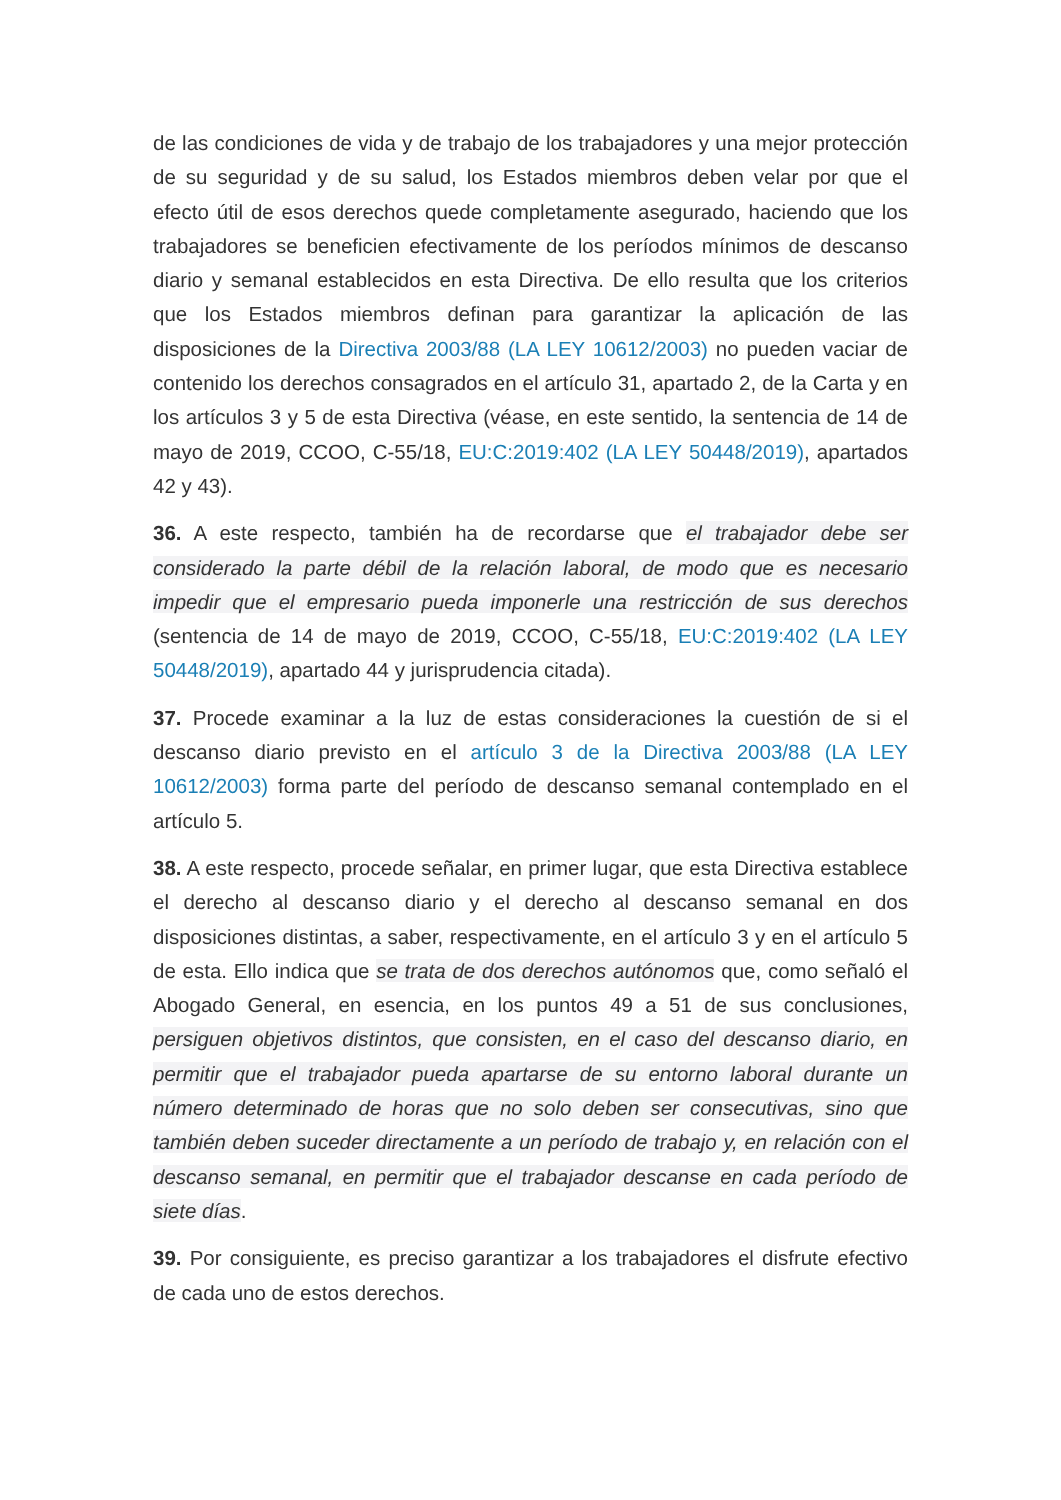de las condiciones de vida y de trabajo de los trabajadores y una mejor protección de su seguridad y de su salud, los Estados miembros deben velar por que el efecto útil de esos derechos quede completamente asegurado, haciendo que los trabajadores se beneficien efectivamente de los períodos mínimos de descanso diario y semanal establecidos en esta Directiva. De ello resulta que los criterios que los Estados miembros definan para garantizar la aplicación de las disposiciones de la Directiva 2003/88 (LA LEY 10612/2003) no pueden vaciar de contenido los derechos consagrados en el artículo 31, apartado 2, de la Carta y en los artículos 3 y 5 de esta Directiva (véase, en este sentido, la sentencia de 14 de mayo de 2019, CCOO, C-55/18, EU:C:2019:402 (LA LEY 50448/2019), apartados 42 y 43).
36. A este respecto, también ha de recordarse que el trabajador debe ser considerado la parte débil de la relación laboral, de modo que es necesario impedir que el empresario pueda imponerle una restricción de sus derechos (sentencia de 14 de mayo de 2019, CCOO, C-55/18, EU:C:2019:402 (LA LEY 50448/2019), apartado 44 y jurisprudencia citada).
37. Procede examinar a la luz de estas consideraciones la cuestión de si el descanso diario previsto en el artículo 3 de la Directiva 2003/88 (LA LEY 10612/2003) forma parte del período de descanso semanal contemplado en el artículo 5.
38. A este respecto, procede señalar, en primer lugar, que esta Directiva establece el derecho al descanso diario y el derecho al descanso semanal en dos disposiciones distintas, a saber, respectivamente, en el artículo 3 y en el artículo 5 de esta. Ello indica que se trata de dos derechos autónomos que, como señaló el Abogado General, en esencia, en los puntos 49 a 51 de sus conclusiones, persiguen objetivos distintos, que consisten, en el caso del descanso diario, en permitir que el trabajador pueda apartarse de su entorno laboral durante un número determinado de horas que no solo deben ser consecutivas, sino que también deben suceder directamente a un período de trabajo y, en relación con el descanso semanal, en permitir que el trabajador descanse en cada período de siete días.
39. Por consiguiente, es preciso garantizar a los trabajadores el disfrute efectivo de cada uno de estos derechos.